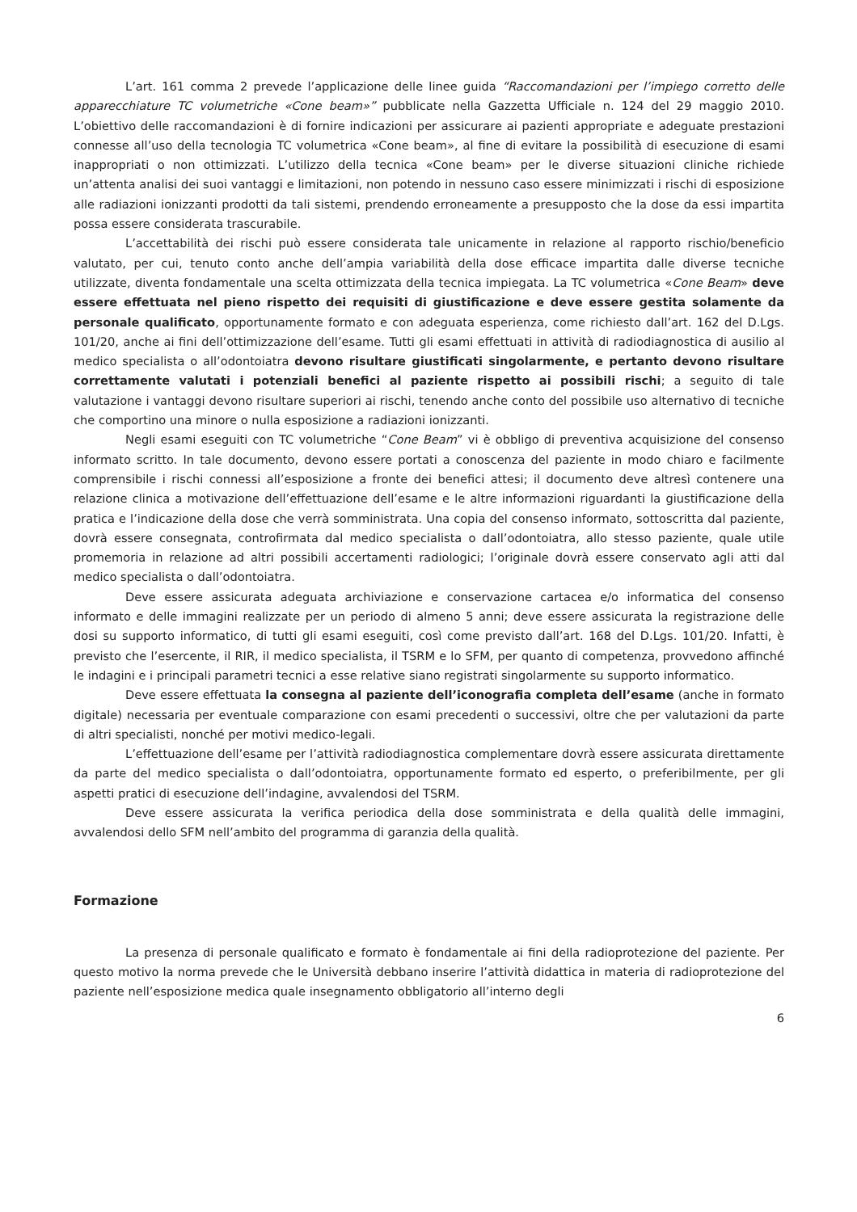L’art. 161 comma 2 prevede l’applicazione delle linee guida “Raccomandazioni per l’impiego corretto delle apparecchiature TC volumetriche «Cone beam»” pubblicate nella Gazzetta Ufficiale n. 124 del 29 maggio 2010. L’obiettivo delle raccomandazioni è di fornire indicazioni per assicurare ai pazienti appropriate e adeguate prestazioni connesse all’uso della tecnologia TC volumetrica «Cone beam», al fine di evitare la possibilità di esecuzione di esami inappropriati o non ottimizzati. L’utilizzo della tecnica «Cone beam» per le diverse situazioni cliniche richiede un’attenta analisi dei suoi vantaggi e limitazioni, non potendo in nessuno caso essere minimizzati i rischi di esposizione alle radiazioni ionizzanti prodotti da tali sistemi, prendendo erroneamente a presupposto che la dose da essi impartita possa essere considerata trascurabile.
L’accettabilità dei rischi può essere considerata tale unicamente in relazione al rapporto rischio/beneficio valutato, per cui, tenuto conto anche dell’ampia variabilità della dose efficace impartita dalle diverse tecniche utilizzate, diventa fondamentale una scelta ottimizzata della tecnica impiegata. La TC volumetrica «Cone Beam» deve essere effettuata nel pieno rispetto dei requisiti di giustificazione e deve essere gestita solamente da personale qualificato, opportunamente formato e con adeguata esperienza, come richiesto dall’art. 162 del D.Lgs. 101/20, anche ai fini dell’ottimizzazione dell’esame. Tutti gli esami effettuati in attività di radiodiagnostica di ausilio al medico specialista o all’odontoiatra devono risultare giustificati singolarmente, e pertanto devono risultare correttamente valutati i potenziali benefici al paziente rispetto ai possibili rischi; a seguito di tale valutazione i vantaggi devono risultare superiori ai rischi, tenendo anche conto del possibile uso alternativo di tecniche che comportino una minore o nulla esposizione a radiazioni ionizzanti.
Negli esami eseguiti con TC volumetriche “Cone Beam” vi è obbligo di preventiva acquisizione del consenso informato scritto. In tale documento, devono essere portati a conoscenza del paziente in modo chiaro e facilmente comprensibile i rischi connessi all’esposizione a fronte dei benefici attesi; il documento deve altresì contenere una relazione clinica a motivazione dell’effettuazione dell’esame e le altre informazioni riguardanti la giustificazione della pratica e l’indicazione della dose che verrà somministrata. Una copia del consenso informato, sottoscritta dal paziente, dovrà essere consegnata, controfirmata dal medico specialista o dall’odontoiatra, allo stesso paziente, quale utile promemoria in relazione ad altri possibili accertamenti radiologici; l’originale dovrà essere conservato agli atti dal medico specialista o dall’odontoiatra.
Deve essere assicurata adeguata archiviazione e conservazione cartacea e/o informatica del consenso informato e delle immagini realizzate per un periodo di almeno 5 anni; deve essere assicurata la registrazione delle dosi su supporto informatico, di tutti gli esami eseguiti, così come previsto dall’art. 168 del D.Lgs. 101/20. Infatti, è previsto che l’esercente, il RIR, il medico specialista, il TSRM e lo SFM, per quanto di competenza, provvedono affinché le indagini e i principali parametri tecnici a esse relative siano registrati singolarmente su supporto informatico.
Deve essere effettuata la consegna al paziente dell’iconografia completa dell’esame (anche in formato digitale) necessaria per eventuale comparazione con esami precedenti o successivi, oltre che per valutazioni da parte di altri specialisti, nonché per motivi medico-legali.
L’effettuazione dell’esame per l’attività radiodiagnostica complementare dovrà essere assicurata direttamente da parte del medico specialista o dall’odontoiatra, opportunamente formato ed esperto, o preferibilmente, per gli aspetti pratici di esecuzione dell’indagine, avvalendosi del TSRM.
Deve essere assicurata la verifica periodica della dose somministrata e della qualità delle immagini, avvalendosi dello SFM nell’ambito del programma di garanzia della qualità.
Formazione
La presenza di personale qualificato e formato è fondamentale ai fini della radioprotezione del paziente. Per questo motivo la norma prevede che le Università debbano inserire l’attività didattica in materia di radioprotezione del paziente nell’esposizione medica quale insegnamento obbligatorio all’interno degli
6